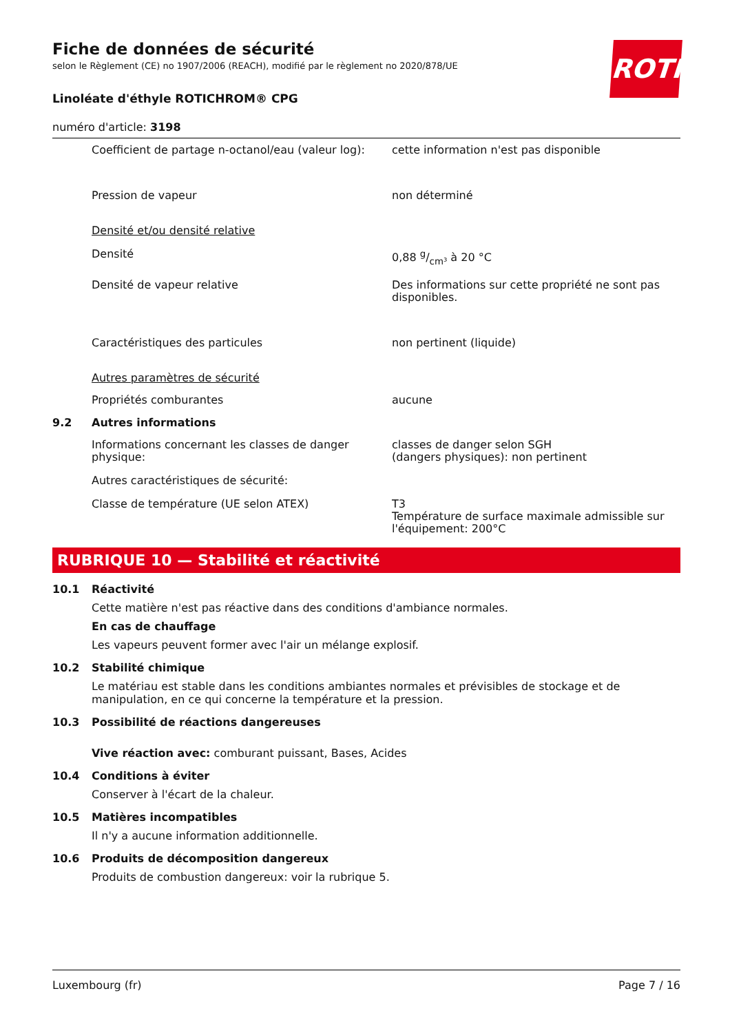ROTH
Fiche de données de sécurité
selon le Règlement (CE) no 1907/2006 (REACH), modifié par le règlement no 2020/878/UE
Linoléate d'éthyle ROTICHROM® CPG
numéro d'article: 3198
Coefficient de partage n-octanol/eau (valeur log):
cette information n'est pas disponible
Pression de vapeur non déterminé
Densité et/ou densité relative
Densité 0,88 g/cm³ à 20 °C
Densité de vapeur relative Des informations sur cette propriété ne sont pas disponibles.
Caractéristiques des particules non pertinent (liquide)
Autres paramètres de sécurité
Propriétés comburantes aucune
9.2 Autres informations
Informations concernant les classes de danger physique:
classes de danger selon SGH
(dangers physiques): non pertinent
Autres caractéristiques de sécurité:
Classe de température (UE selon ATEX) T3
Température de surface maximale admissible sur l'équipement: 200°C
RUBRIQUE 10 — Stabilité et réactivité
10.1 Réactivité
Cette matière n'est pas réactive dans des conditions d'ambiance normales.
En cas de chauffage
Les vapeurs peuvent former avec l'air un mélange explosif.
10.2 Stabilité chimique
Le matériau est stable dans les conditions ambiantes normales et prévisibles de stockage et de manipulation, en ce qui concerne la température et la pression.
10.3 Possibilité de réactions dangereuses
Vive réaction avec: comburant puissant, Bases, Acides
10.4 Conditions à éviter
Conserver à l'écart de la chaleur.
10.5 Matières incompatibles
Il n'y a aucune information additionnelle.
10.6 Produits de décomposition dangereux
Produits de combustion dangereux: voir la rubrique 5.
Luxembourg (fr) Page 7 / 16